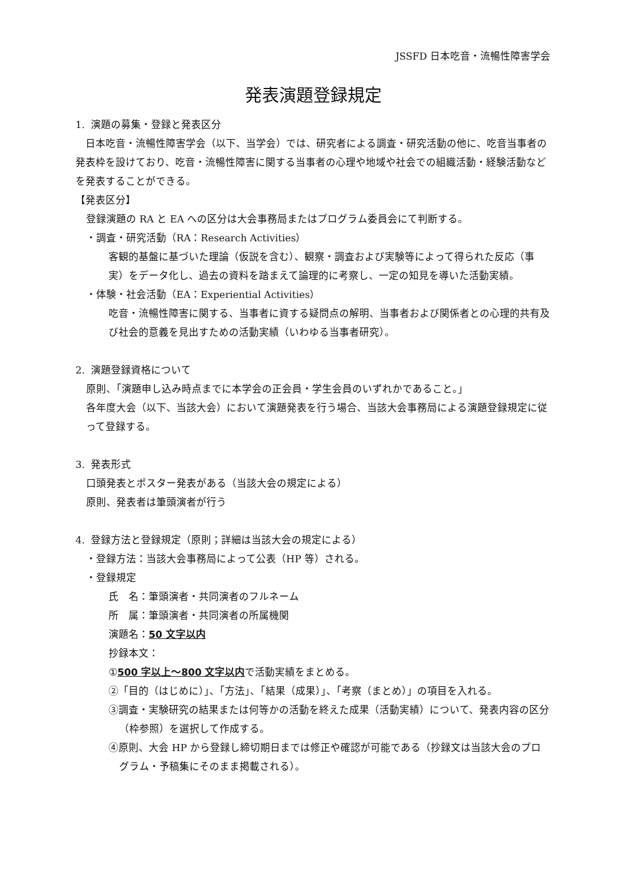JSSFD 日本吃音・流暢性障害学会
発表演題登録規定
1. 演題の募集・登録と発表区分
 日本吃音・流暢性障害学会（以下、当学会）では、研究者による調査・研究活動の他に、吃音当事者の発表枠を設けており、吃音・流暢性障害に関する当事者の心理や地域や社会での組織活動・経験活動などを発表することができる。
【発表区分】
登録演題の RA と EA への区分は大会事務局またはプログラム委員会にて判断する。
・調査・研究活動（RA：Research Activities）
客観的基盤に基づいた理論（仮説を含む）、観察・調査および実験等によって得られた反応（事実）をデータ化し、過去の資料を踏まえて論理的に考察し、一定の知見を導いた活動実績。
・体験・社会活動（EA：Experiential Activities）
吃音・流暢性障害に関する、当事者に資する疑問点の解明、当事者および関係者との心理的共有及び社会的意義を見出すための活動実績（いわゆる当事者研究）。
2. 演題登録資格について
原則、「演題申し込み時点までに本学会の正会員・学生会員のいずれかであること。」
各年度大会（以下、当該大会）において演題発表を行う場合、当該大会事務局による演題登録規定に従って登録する。
3. 発表形式
口頭発表とポスター発表がある（当該大会の規定による）
原則、発表者は筆頭演者が行う
4. 登録方法と登録規定（原則；詳細は当該大会の規定による）
・登録方法：当該大会事務局によって公表（HP 等）される。
・登録規定
氏　名：筆頭演者・共同演者のフルネーム
所　属：筆頭演者・共同演者の所属機関
演題名：50 文字以内
抄録本文：
①500 字以上～800 文字以内で活動実績をまとめる。
②「目的（はじめに）」、「方法」、「結果（成果）」、「考察（まとめ）」の項目を入れる。
③調査・実験研究の結果または何等かの活動を終えた成果（活動実績）について、発表内容の区分（枠参照）を選択して作成する。
④原則、大会 HP から登録し締切期日までは修正や確認が可能である（抄録文は当該大会のプログラム・予稿集にそのまま掲載される）。